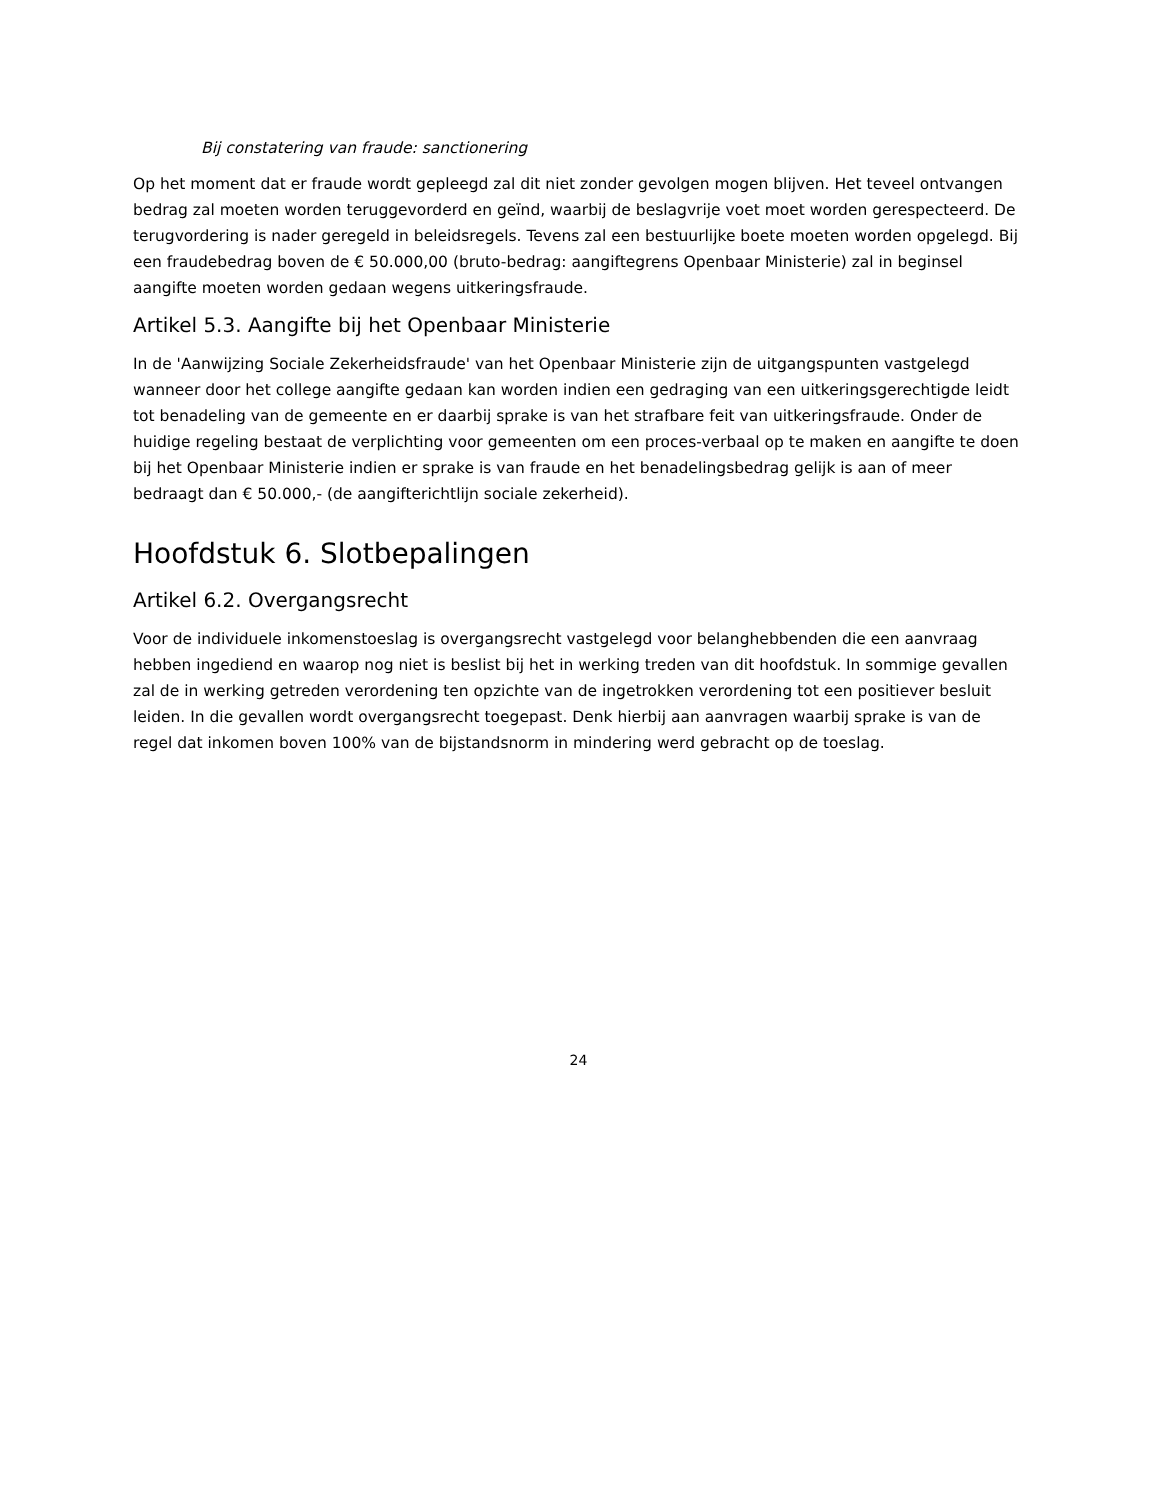Bij constatering van fraude: sanctionering
Op het moment dat er fraude wordt gepleegd zal dit niet zonder gevolgen mogen blijven. Het teveel ontvangen bedrag zal moeten worden teruggevorderd en geïnd, waarbij de beslagvrije voet moet worden gerespecteerd. De terugvordering is nader geregeld in beleidsregels. Tevens zal een bestuurlijke boete moeten worden opgelegd. Bij een fraudebedrag boven de € 50.000,00 (bruto-bedrag: aangiftegrens Openbaar Ministerie) zal in beginsel aangifte moeten worden gedaan wegens uitkeringsfraude.
Artikel 5.3. Aangifte bij het Openbaar Ministerie
In de 'Aanwijzing Sociale Zekerheidsfraude' van het Openbaar Ministerie zijn de uitgangspunten vastgelegd wanneer door het college aangifte gedaan kan worden indien een gedraging van een uitkeringsgerechtigde leidt tot benadeling van de gemeente en er daarbij sprake is van het strafbare feit van uitkeringsfraude. Onder de huidige regeling bestaat de verplichting voor gemeenten om een proces-verbaal op te maken en aangifte te doen bij het Openbaar Ministerie indien er sprake is van fraude en het benadelingsbedrag gelijk is aan of meer bedraagt dan € 50.000,- (de aangifterichtlijn sociale zekerheid).
Hoofdstuk 6. Slotbepalingen
Artikel 6.2. Overgangsrecht
Voor de individuele inkomenstoeslag is overgangsrecht vastgelegd voor belanghebbenden die een aanvraag hebben ingediend en waarop nog niet is beslist bij het in werking treden van dit hoofdstuk. In sommige gevallen zal de in werking getreden verordening ten opzichte van de ingetrokken verordening tot een positiever besluit leiden. In die gevallen wordt overgangsrecht toegepast. Denk hierbij aan aanvragen waarbij sprake is van de regel dat inkomen boven 100% van de bijstandsnorm in mindering werd gebracht op de toeslag.
24